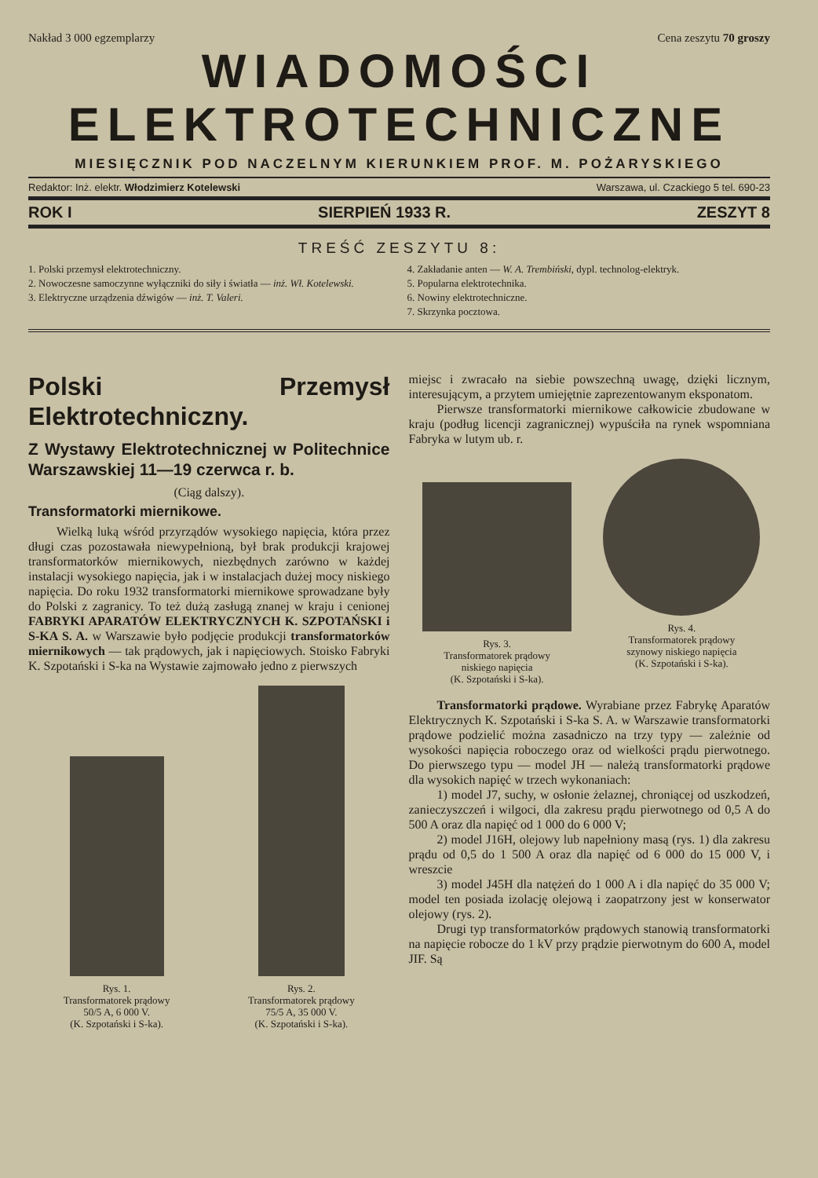Nakład 3 000 egzemplarzy Cena zeszytu 70 groszy
WIADOMOŚCI
ELEKTROTECHNICZNE
MIESIĘCZNIK POD NACZELNYM KIERUNKIEM PROF. M. POŻARYSKIEGO
Redaktor: Inż. elektr. Włodzimierz Kotelewski Warszawa, ul. Czackiego 5 tel. 690-23
ROK I SIERPIEŃ 1933 R. ZESZYT 8
TREŚĆ ZESZYTU 8:
1. Polski przemysł elektrotechniczny.
2. Nowoczesne samoczynne wyłączniki do siły i światła — inż. Wł. Kotelewski.
3. Elektryczne urządzenia dźwigów — inż. T. Valeri.
4. Zakładanie anten — W. A. Trembiński, dypl. technolog-elektryk.
5. Popularna elektrotechnika.
6. Nowiny elektrotechniczne.
7. Skrzynka pocztowa.
Polski Przemysł Elektrotechniczny.
Z Wystawy Elektrotechnicznej w Politechnice Warszawskiej 11—19 czerwca r. b.
(Ciąg dalszy).
Transformatorki miernikowe.
Wielką luką wśród przyrządów wysokiego napięcia, która przez długi czas pozostawała niewypełnioną, był brak produkcji krajowej transformatorków miernikowych, niezbędnych zarówno w każdej instalacji wysokiego napięcia, jak i w instalacjach dużej mocy niskiego napięcia. Do roku 1932 transformatorki miernikowe sprowadzane były do Polski z zagranicy. To też dużą zasługą znanej w kraju i cenionej FABRYKI APARATÓW ELEKTRYCZNYCH K. SZPOTAŃSKI i S-KA S. A. w Warszawie było podjęcie produkcji transformatorków miernikowych — tak prądowych, jak i napięciowych. Stoisko Fabryki K. Szpotański i S-ka na Wystawie zajmowało jedno z pierwszych
Rys. 1.
Transformatorek prądowy
50/5 A, 6 000 V.
(K. Szpotański i S-ka).
Rys. 2.
Transformatorek prądowy
75/5 A, 35 000 V.
(K. Szpotański i S-ka).
miejsc i zwracało na siebie powszechną uwagę, dzięki licznym, interesującym, a przytem umiejętnie zaprezentowanym eksponatom.
Pierwsze transformatorki miernikowe całkowicie zbudowane w kraju (podług licencji zagranicznej) wypuściła na rynek wspomniana Fabryka w lutym ub. r.
Rys. 3.
Transformatorek prądowy
niskiego napięcia
(K. Szpotański i S-ka).
Rys. 4.
Transformatorek prądowy
szynowy niskiego napięcia
(K. Szpotański i S-ka).
Transformatorki prądowe. Wyrabiane przez Fabrykę Aparatów Elektrycznych K. Szpotański i S-ka S. A. w Warszawie transformatorki prądowe podzielić można zasadniczo na trzy typy — zależnie od wysokości napięcia roboczego oraz od wielkości prądu pierwotnego. Do pierwszego typu — model JH — należą transformatorki prądowe dla wysokich napięć w trzech wykonaniach:
1) model J7, suchy, w osłonie żelaznej, chroniącej od uszkodzeń, zanieczyszczeń i wilgoci, dla zakresu prądu pierwotnego od 0,5 A do 500 A oraz dla napięć od 1 000 do 6 000 V;
2) model J16H, olejowy lub napełniony masą (rys. 1) dla zakresu prądu od 0,5 do 1 500 A oraz dla napięć od 6 000 do 15 000 V, i wreszcie
3) model J45H dla natężeń do 1 000 A i dla napięć do 35 000 V; model ten posiada izolację olejową i zaopatrzony jest w konserwator olejowy (rys. 2).
Drugi typ transformatorków prądowych stanowią transformatorki na napięcie robocze do 1 kV przy prądzie pierwotnym do 600 A, model JIF. Są